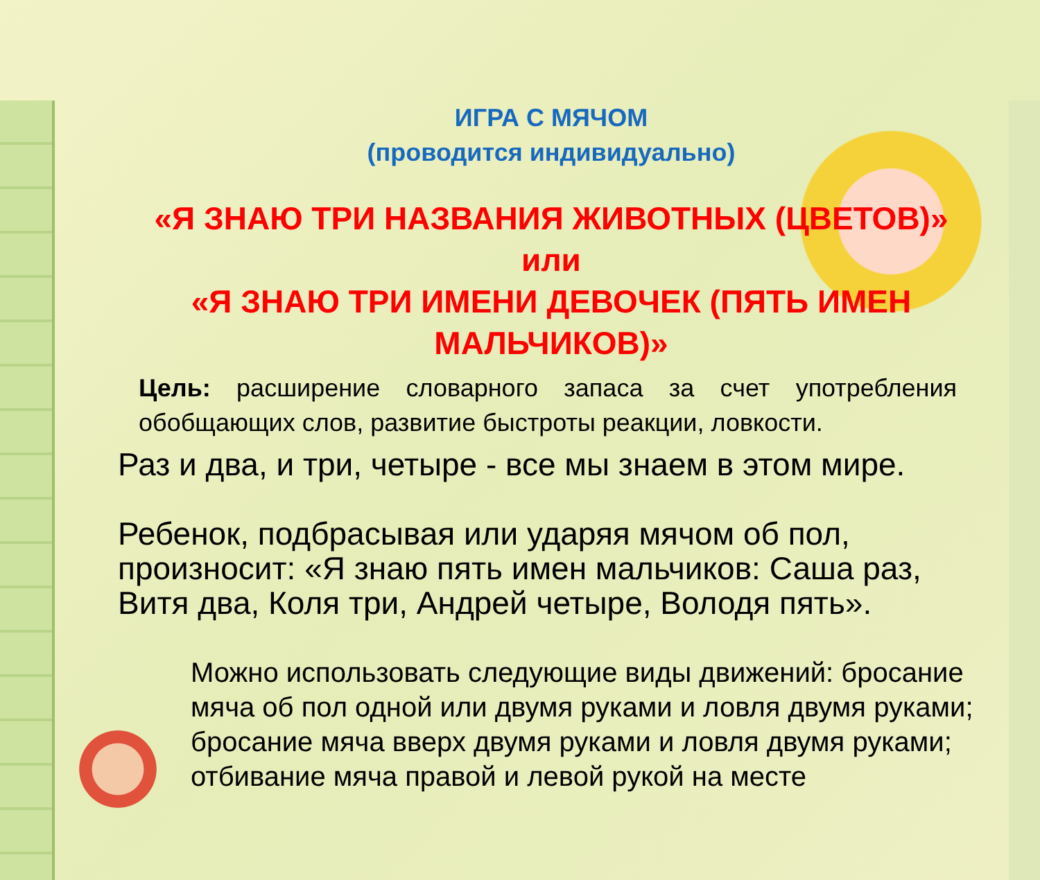ИГРА С МЯЧОМ
(проводится индивидуально)
«Я ЗНАЮ ТРИ НАЗВАНИЯ ЖИВОТНЫХ (ЦВЕТОВ)»
или
«Я ЗНАЮ ТРИ ИМЕНИ ДЕВОЧЕК (ПЯТЬ ИМЕН МАЛЬЧИКОВ)»
Цель: расширение словарного запаса за счет употребления обобщающих слов, развитие быстроты реакции, ловкости.
Раз и два, и три, четыре - все мы знаем в этом мире.
Ребенок, подбрасывая или ударяя мячом об пол, произносит: «Я знаю пять имен мальчиков: Саша раз, Витя два, Коля три, Андрей четыре, Володя пять».
Можно использовать следующие виды движений: бросание мяча об пол одной или двумя руками и ловля двумя руками; бросание мяча вверх двумя руками и ловля двумя руками; отбивание мяча правой и левой рукой на месте